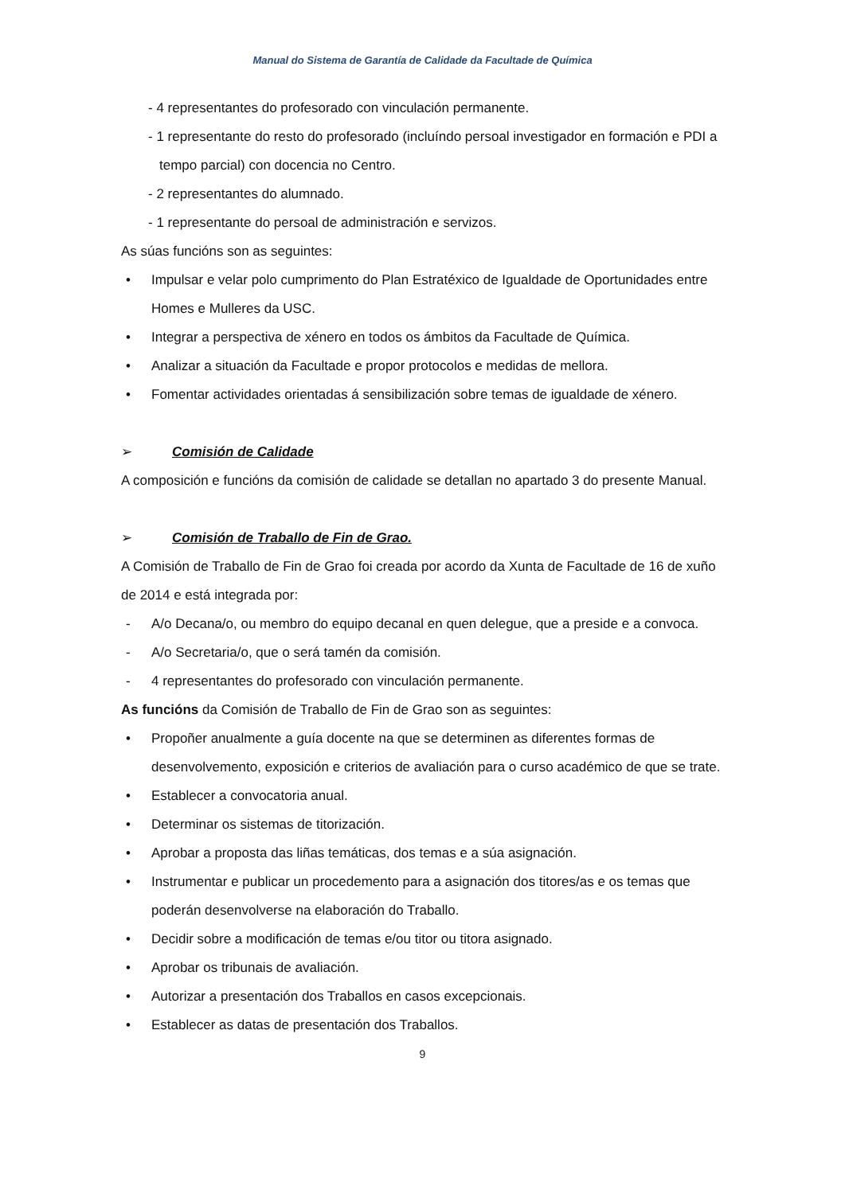Manual do Sistema de Garantía de Calidade da Facultade de Química
- 4 representantes do profesorado con vinculación permanente.
- 1 representante do resto do profesorado (incluíndo persoal investigador en formación e PDI a tempo parcial) con docencia no Centro.
- 2 representantes do alumnado.
- 1 representante do persoal de administración e servizos.
As súas funcións son as seguintes:
• Impulsar e velar polo cumprimento do Plan Estratéxico de Igualdade de Oportunidades entre Homes e Mulleres da USC.
• Integrar a perspectiva de xénero en todos os ámbitos da Facultade de Química.
• Analizar a situación da Facultade e propor protocolos e medidas de mellora.
• Fomentar actividades orientadas á sensibilización sobre temas de igualdade de xénero.
➢ Comisión de Calidade
A composición e funcións da comisión de calidade se detallan no apartado 3 do presente Manual.
➢ Comisión de Traballo de Fin de Grao.
A Comisión de Traballo de Fin de Grao foi creada por acordo da Xunta de Facultade de 16 de xuño de 2014 e está integrada por:
- A/o Decana/o, ou membro do equipo decanal en quen delegue, que a preside e a convoca.
- A/o Secretaria/o, que o será tamén da comisión.
- 4 representantes do profesorado con vinculación permanente.
As funcións da Comisión de Traballo de Fin de Grao son as seguintes:
• Propoñer anualmente a guía docente na que se determinen as diferentes formas de desenvolvemento, exposición e criterios de avaliación para o curso académico de que se trate.
• Establecer a convocatoria anual.
• Determinar os sistemas de titorización.
• Aprobar a proposta das liñas temáticas, dos temas e a súa asignación.
• Instrumentar e publicar un procedemento para a asignación dos titores/as e os temas que poderán desenvolverse na elaboración do Traballo.
• Decidir sobre a modificación de temas e/ou titor ou titora asignado.
• Aprobar os tribunais de avaliación.
• Autorizar a presentación dos Traballos en casos excepcionais.
• Establecer as datas de presentación dos Traballos.
9